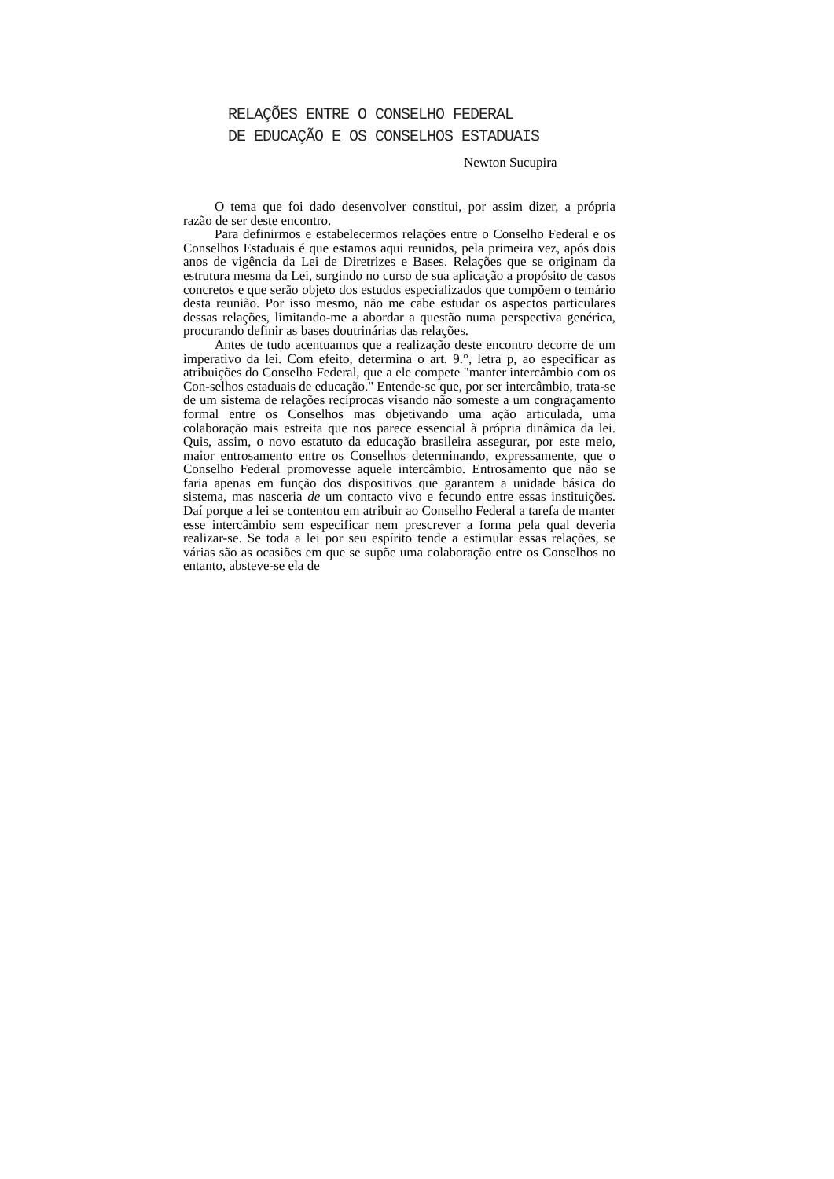RELAÇÕES ENTRE O CONSELHO FEDERAL
DE EDUCAÇÃO E OS CONSELHOS ESTADUAIS
Newton Sucupira
O tema que foi dado desenvolver constitui, por assim dizer, a própria razão de ser deste encontro.
Para definirmos e estabelecermos relações entre o Conselho Federal e os Conselhos Estaduais é que estamos aqui reunidos, pela primeira vez, após dois anos de vigência da Lei de Diretrizes e Bases. Relações que se originam da estrutura mesma da Lei, surgindo no curso de sua aplicação a propósito de casos concretos e que serão objeto dos estudos especializados que compõem o temário desta reunião. Por isso mesmo, não me cabe estudar os aspectos particulares dessas relações, limitando-me a abordar a questão numa perspectiva genérica, procurando definir as bases doutrinárias das relações.
Antes de tudo acentuamos que a realização deste encontro decorre de um imperativo da lei. Com efeito, determina o art. 9.°, letra p, ao especificar as atribuições do Conselho Federal, que a ele compete "manter intercâmbio com os Con-selhos estaduais de educação." Entende-se que, por ser intercâmbio, trata-se de um sistema de relações recíprocas visando não someste a um congraçamento formal entre os Conselhos mas objetivando uma ação articulada, uma colaboração mais estreita que nos parece essencial à própria dinâmica da lei. Quis, assim, o novo estatuto da educação brasileira assegurar, por este meio, maior entrosamento entre os Conselhos determinando, expressamente, que o Conselho Federal promovesse aquele intercâmbio. Entrosamento que não se faria apenas em função dos dispositivos que garantem a unidade básica do sistema, mas nasceria de um contacto vivo e fecundo entre essas instituições. Daí porque a lei se contentou em atribuir ao Conselho Federal a tarefa de manter esse intercâmbio sem especificar nem prescrever a forma pela qual deveria realizar-se. Se toda a lei por seu espírito tende a estimular essas relações, se várias são as ocasiões em que se supõe uma colaboração entre os Conselhos no entanto, absteve-se ela de